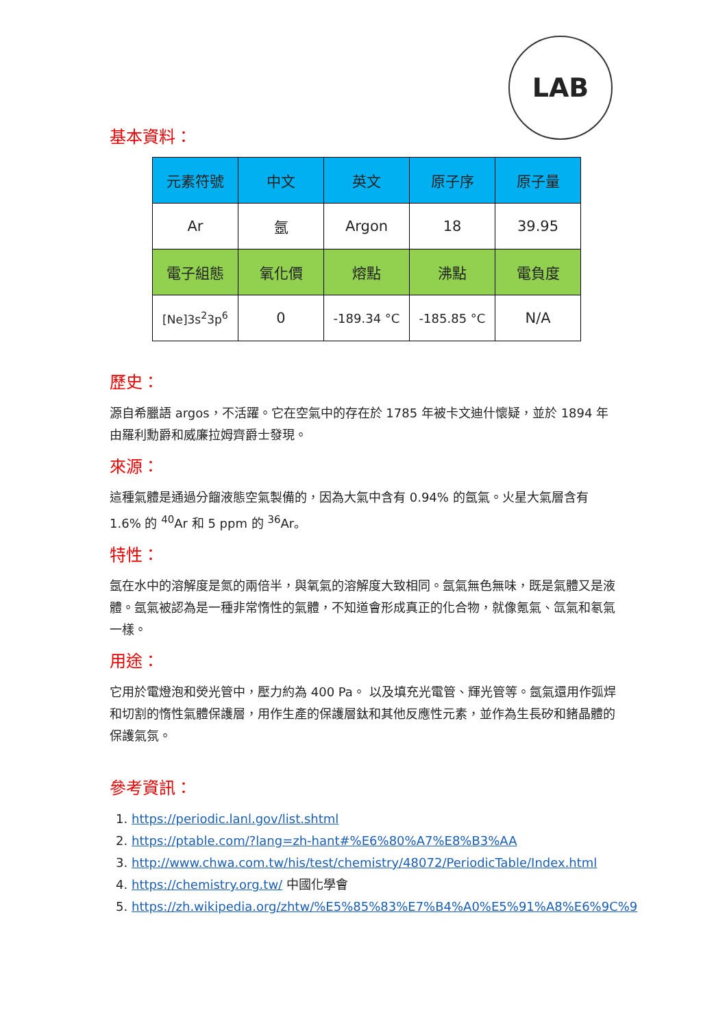LAB
基本資料：
| 元素符號 | 中文 | 英文 | 原子序 | 原子量 |
| --- | --- | --- | --- | --- |
| Ar | 氬 | Argon | 18 | 39.95 |
| 電子組態 | 氧化價 | 熔點 | 沸點 | 電負度 |
| [Ne]3s<sup>2</sup>3p<sup>6</sup> | 0 | -189.34 °C | -185.85 °C | N/A |
歷史：
源自希臘語 argos，不活躍。它在空氣中的存在於 1785 年被卡文迪什懷疑，並於 1894 年由羅利勳爵和威廉拉姆齊爵士發現。
來源：
這種氣體是通過分餾液態空氣製備的，因為大氣中含有 0.94% 的氬氣。火星大氣層含有 1.6% 的 <sup>40</sup>Ar 和 5 ppm 的 <sup>36</sup>Ar。
特性：
氬在水中的溶解度是氮的兩倍半，與氧氣的溶解度大致相同。氬氣無色無味，既是氣體又是液體。氬氣被認為是一種非常惰性的氣體，不知道會形成真正的化合物，就像氪氣、氙氣和氡氣一樣。
用途：
它用於電燈泡和熒光管中，壓力約為 400 Pa。 以及填充光電管、輝光管等。氬氣還用作弧焊和切割的惰性氣體保護層，用作生產的保護層鈦和其他反應性元素，並作為生長矽和鍺晶體的保護氣氛。
參考資訊：
1. https://periodic.lanl.gov/list.shtml
2. https://ptable.com/?lang=zh-hant#%E6%80%A7%E8%B3%AA
3. http://www.chwa.com.tw/his/test/chemistry/48072/PeriodicTable/Index.html
4. https://chemistry.org.tw/ 中國化學會
5. https://zh.wikipedia.org/zhtw/%E5%85%83%E7%B4%A0%E5%91%A8%E6%9C%9